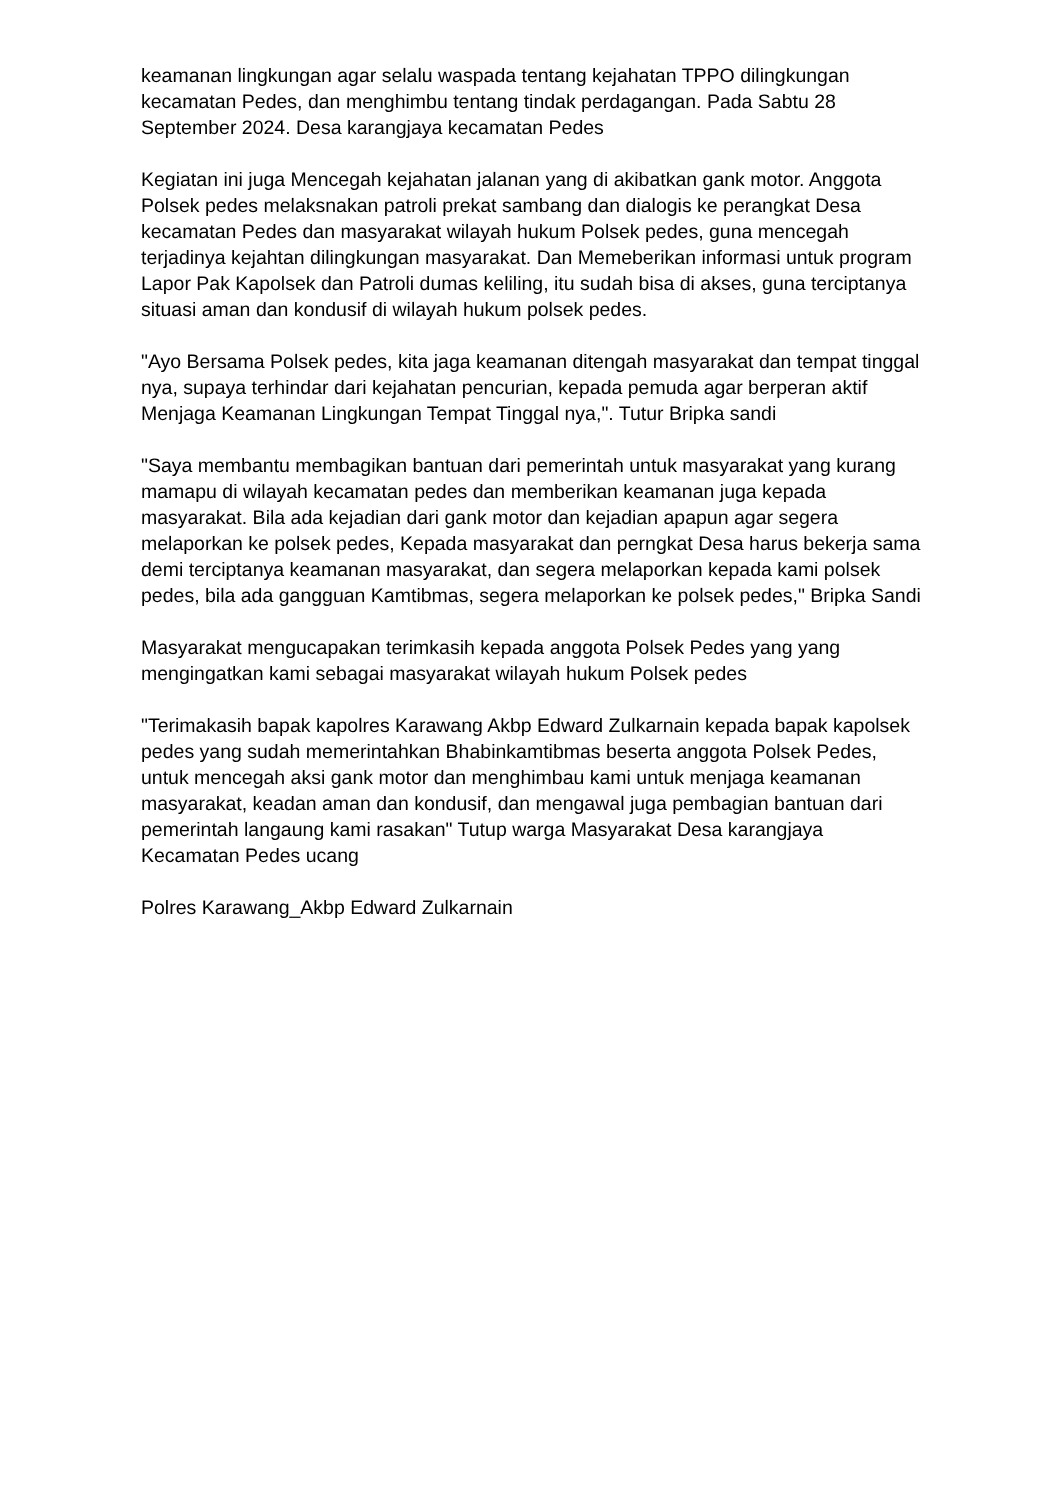keamanan lingkungan agar selalu waspada tentang kejahatan TPPO dilingkungan kecamatan Pedes, dan menghimbu tentang tindak perdagangan. Pada Sabtu 28 September 2024. Desa karangjaya kecamatan Pedes
Kegiatan ini juga Mencegah kejahatan jalanan yang di akibatkan gank motor. Anggota Polsek pedes melaksnakan patroli prekat sambang dan dialogis ke perangkat Desa kecamatan Pedes dan masyarakat wilayah hukum Polsek pedes, guna mencegah terjadinya kejahtan dilingkungan masyarakat. Dan Memeberikan informasi untuk program Lapor Pak Kapolsek dan Patroli dumas keliling, itu sudah bisa di akses, guna terciptanya situasi aman dan kondusif di wilayah hukum polsek pedes.
"Ayo Bersama Polsek pedes, kita jaga keamanan ditengah masyarakat dan tempat tinggal nya, supaya terhindar dari kejahatan pencurian, kepada pemuda agar berperan aktif Menjaga Keamanan Lingkungan Tempat Tinggal nya,". Tutur Bripka sandi
"Saya membantu membagikan bantuan dari pemerintah untuk masyarakat yang kurang mamapu di wilayah kecamatan pedes dan memberikan keamanan juga kepada masyarakat. Bila ada kejadian dari gank motor dan kejadian apapun agar segera melaporkan ke polsek pedes, Kepada masyarakat dan perngkat Desa harus bekerja sama demi terciptanya keamanan masyarakat, dan segera melaporkan kepada kami polsek pedes, bila ada gangguan Kamtibmas, segera melaporkan ke polsek pedes," Bripka Sandi
Masyarakat mengucapakan terimkasih kepada anggota Polsek Pedes yang yang mengingatkan kami sebagai masyarakat wilayah hukum Polsek pedes
"Terimakasih bapak kapolres Karawang Akbp Edward Zulkarnain kepada bapak kapolsek pedes yang sudah memerintahkan Bhabinkamtibmas beserta anggota Polsek Pedes, untuk mencegah aksi gank motor dan menghimbau kami untuk menjaga keamanan masyarakat, keadan aman dan kondusif, dan mengawal juga pembagian bantuan dari pemerintah langaung kami rasakan" Tutup warga Masyarakat Desa karangjaya Kecamatan Pedes ucang
Polres Karawang_Akbp Edward Zulkarnain